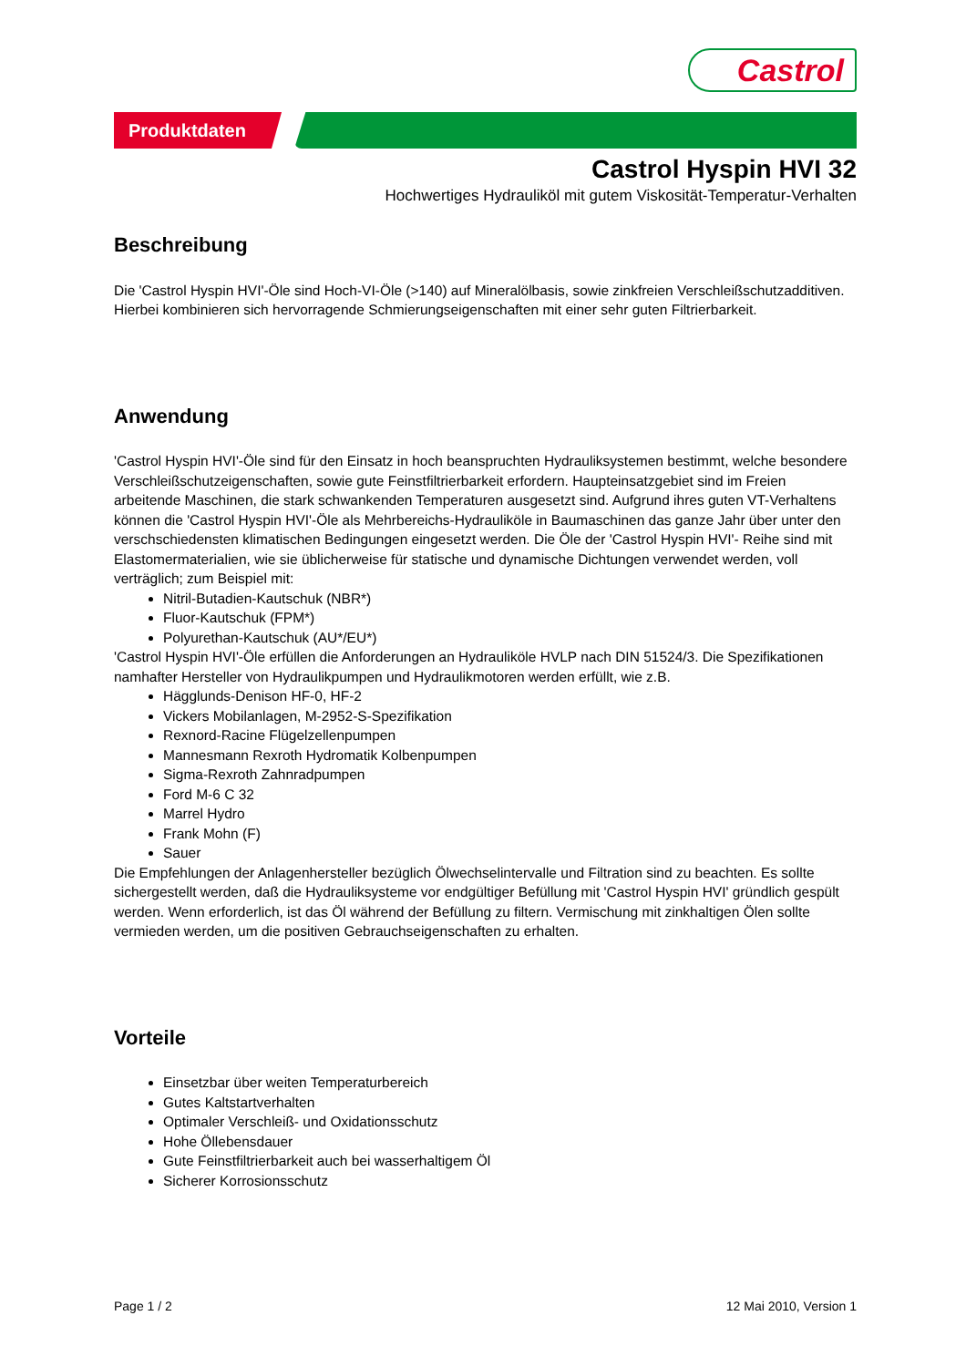Castrol
Produktdaten
Castrol Hyspin HVI 32
Hochwertiges Hydrauliköl mit gutem Viskosität-Temperatur-Verhalten
Beschreibung
Die 'Castrol Hyspin HVI'-Öle sind Hoch-VI-Öle (>140) auf Mineralölbasis, sowie zinkfreien Verschleißschutzadditiven. Hierbei kombinieren sich hervorragende Schmierungseigenschaften mit einer sehr guten Filtrierbarkeit.
Anwendung
'Castrol Hyspin HVI'-Öle sind für den Einsatz in hoch beanspruchten Hydrauliksystemen bestimmt, welche besondere Verschleißschutzeigenschaften, sowie gute Feinstfiltrierbarkeit erfordern. Haupteinsatzgebiet sind im Freien arbeitende Maschinen, die stark schwankenden Temperaturen ausgesetzt sind. Aufgrund ihres guten VT-Verhaltens können die 'Castrol Hyspin HVI'-Öle als Mehrbereichs-Hydrauliköle in Baumaschinen das ganze Jahr über unter den verschschiedensten klimatischen Bedingungen eingesetzt werden. Die Öle der 'Castrol Hyspin HVI'- Reihe sind mit Elastomermaterialien, wie sie üblicherweise für statische und dynamische Dichtungen verwendet werden, voll verträglich; zum Beispiel mit:
Nitril-Butadien-Kautschuk (NBR*)
Fluor-Kautschuk (FPM*)
Polyurethan-Kautschuk (AU*/EU*)
'Castrol Hyspin HVI'-Öle erfüllen die Anforderungen an Hydrauliköle HVLP nach DIN 51524/3. Die Spezifikationen namhafter Hersteller von Hydraulikpumpen und Hydraulikmotoren werden erfüllt, wie z.B.
Hägglunds-Denison HF-0, HF-2
Vickers Mobilanlagen, M-2952-S-Spezifikation
Rexnord-Racine Flügelzellenpumpen
Mannesmann Rexroth Hydromatik Kolbenpumpen
Sigma-Rexroth Zahnradpumpen
Ford M-6 C 32
Marrel Hydro
Frank Mohn (F)
Sauer
Die Empfehlungen der Anlagenhersteller bezüglich Ölwechselintervalle und Filtration sind zu beachten. Es sollte sichergestellt werden, daß die Hydrauliksysteme vor endgültiger Befüllung mit 'Castrol Hyspin HVI' gründlich gespült werden. Wenn erforderlich, ist das Öl während der Befüllung zu filtern. Vermischung mit zinkhaltigen Ölen sollte vermieden werden, um die positiven Gebrauchseigenschaften zu erhalten.
Vorteile
Einsetzbar über weiten Temperaturbereich
Gutes Kaltstartverhalten
Optimaler Verschleiß- und Oxidationsschutz
Hohe Öllebensdauer
Gute Feinstfiltrierbarkeit auch bei wasserhaltigem Öl
Sicherer Korrosionsschutz
Page 1 / 2 12 Mai 2010, Version 1